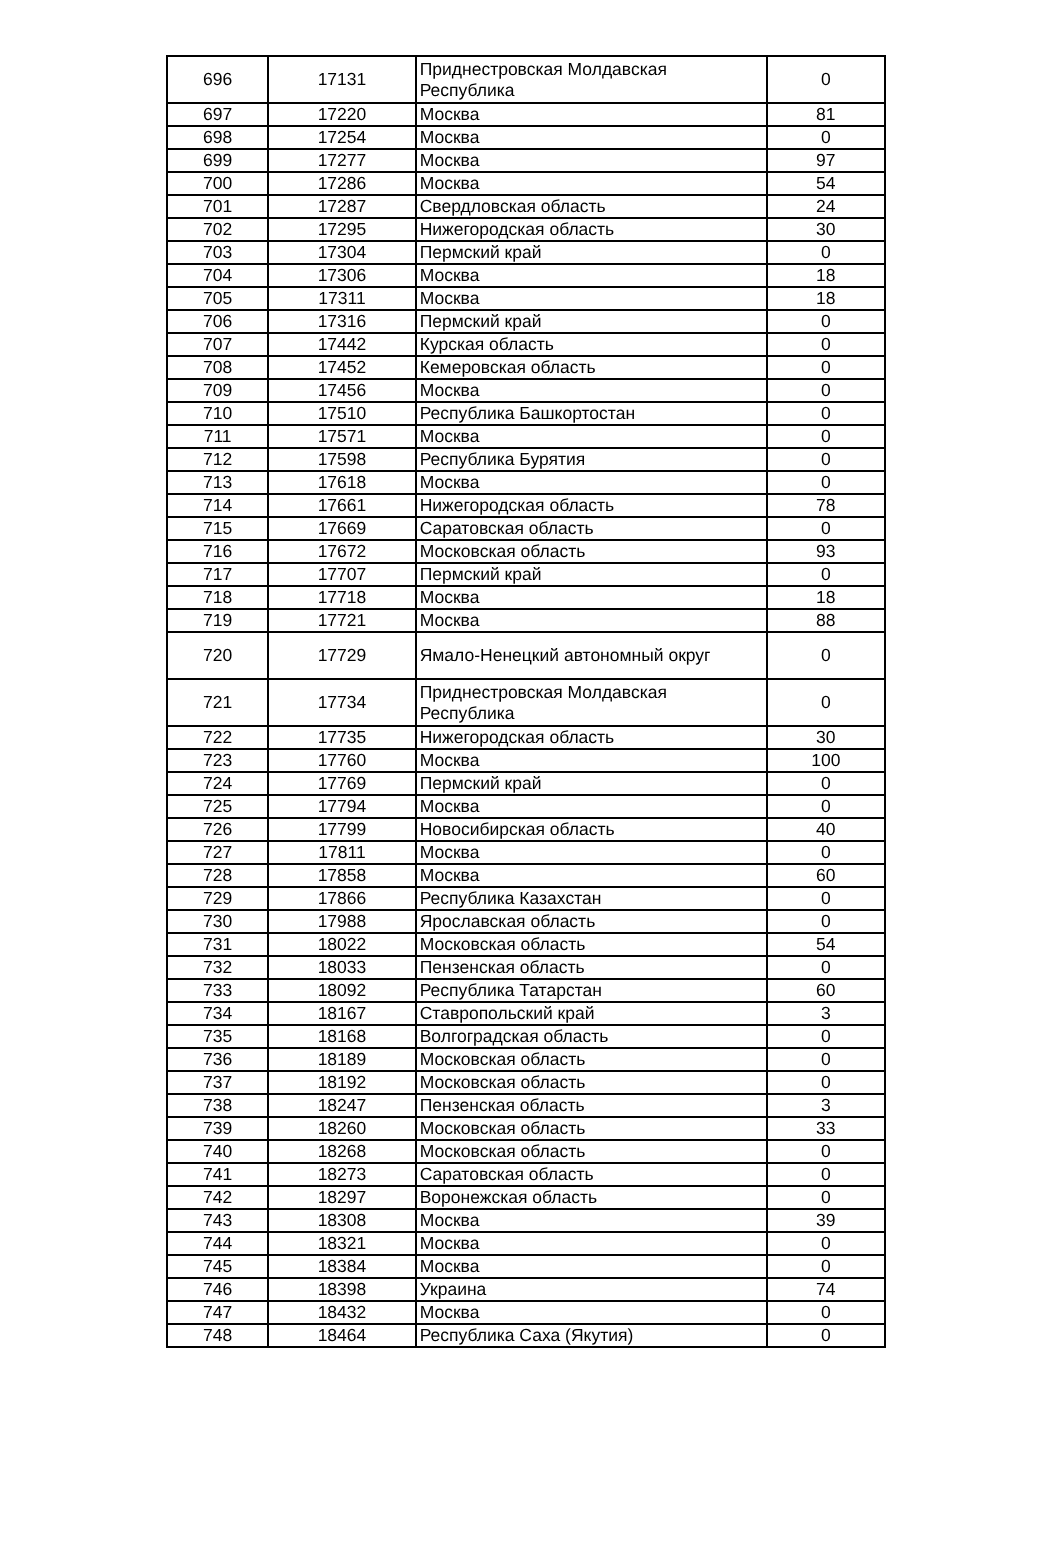| 696 | 17131 | Приднестровская Молдавская Республика | 0 |
| 697 | 17220 | Москва | 81 |
| 698 | 17254 | Москва | 0 |
| 699 | 17277 | Москва | 97 |
| 700 | 17286 | Москва | 54 |
| 701 | 17287 | Свердловская область | 24 |
| 702 | 17295 | Нижегородская область | 30 |
| 703 | 17304 | Пермский край | 0 |
| 704 | 17306 | Москва | 18 |
| 705 | 17311 | Москва | 18 |
| 706 | 17316 | Пермский край | 0 |
| 707 | 17442 | Курская область | 0 |
| 708 | 17452 | Кемеровская область | 0 |
| 709 | 17456 | Москва | 0 |
| 710 | 17510 | Республика Башкортостан | 0 |
| 711 | 17571 | Москва | 0 |
| 712 | 17598 | Республика Бурятия | 0 |
| 713 | 17618 | Москва | 0 |
| 714 | 17661 | Нижегородская область | 78 |
| 715 | 17669 | Саратовская область | 0 |
| 716 | 17672 | Московская область | 93 |
| 717 | 17707 | Пермский край | 0 |
| 718 | 17718 | Москва | 18 |
| 719 | 17721 | Москва | 88 |
| 720 | 17729 | Ямало-Ненецкий автономный округ | 0 |
| 721 | 17734 | Приднестровская Молдавская Республика | 0 |
| 722 | 17735 | Нижегородская область | 30 |
| 723 | 17760 | Москва | 100 |
| 724 | 17769 | Пермский край | 0 |
| 725 | 17794 | Москва | 0 |
| 726 | 17799 | Новосибирская область | 40 |
| 727 | 17811 | Москва | 0 |
| 728 | 17858 | Москва | 60 |
| 729 | 17866 | Республика Казахстан | 0 |
| 730 | 17988 | Ярославская область | 0 |
| 731 | 18022 | Московская область | 54 |
| 732 | 18033 | Пензенская область | 0 |
| 733 | 18092 | Республика Татарстан | 60 |
| 734 | 18167 | Ставропольский край | 3 |
| 735 | 18168 | Волгоградская область | 0 |
| 736 | 18189 | Московская область | 0 |
| 737 | 18192 | Московская область | 0 |
| 738 | 18247 | Пензенская область | 3 |
| 739 | 18260 | Московская область | 33 |
| 740 | 18268 | Московская область | 0 |
| 741 | 18273 | Саратовская область | 0 |
| 742 | 18297 | Воронежская область | 0 |
| 743 | 18308 | Москва | 39 |
| 744 | 18321 | Москва | 0 |
| 745 | 18384 | Москва | 0 |
| 746 | 18398 | Украина | 74 |
| 747 | 18432 | Москва | 0 |
| 748 | 18464 | Республика Саха (Якутия) | 0 |